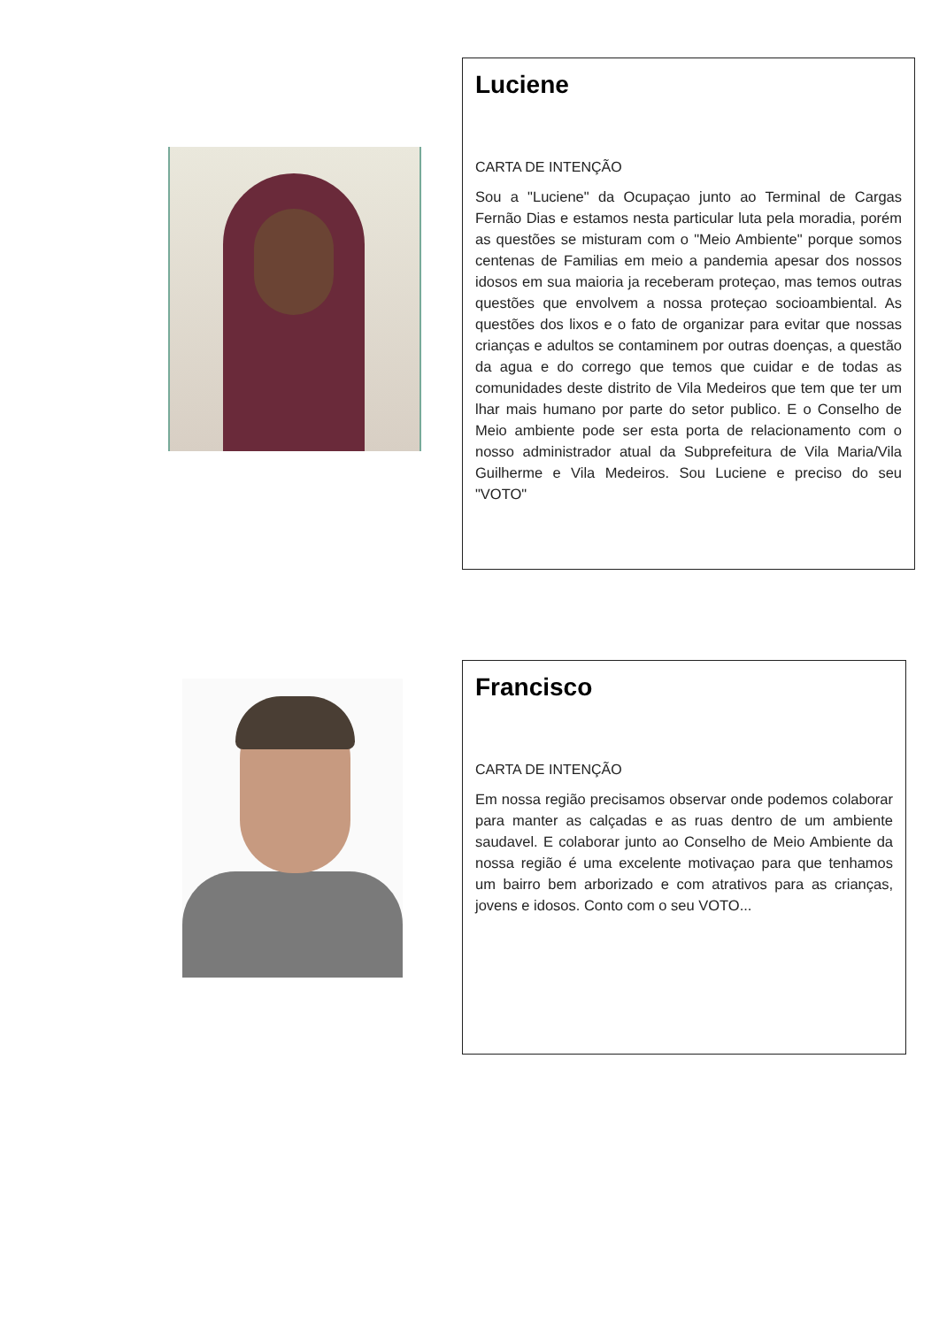Luciene
CARTA DE INTENÇÃO
Sou a "Luciene" da Ocupaçao junto ao Terminal de Cargas Fernão Dias e estamos nesta particular luta pela moradia, porém as questões se misturam com o "Meio Ambiente" porque somos centenas de Familias em meio a pandemia apesar dos nossos idosos em sua maioria ja receberam proteçao, mas temos outras questões que envolvem a nossa proteçao socioambiental. As questões dos lixos e o fato de organizar para evitar que nossas crianças e adultos se contaminem por outras doenças, a questão da agua e do corrego que temos que cuidar e de todas as comunidades deste distrito de Vila Medeiros que tem que ter um lhar mais humano por parte do setor publico. E o Conselho de Meio ambiente pode ser esta porta de relacionamento com o nosso administrador atual da Subprefeitura de Vila Maria/Vila Guilherme e Vila Medeiros. Sou Luciene e preciso do seu "VOTO"
Francisco
CARTA DE INTENÇÃO
Em nossa região precisamos observar onde podemos colaborar para manter as calçadas e as ruas dentro de um ambiente saudavel. E colaborar junto ao Conselho de Meio Ambiente da nossa região é uma excelente motivaçao para que tenhamos um bairro bem arborizado e com atrativos para as crianças, jovens e idosos. Conto com o seu VOTO...